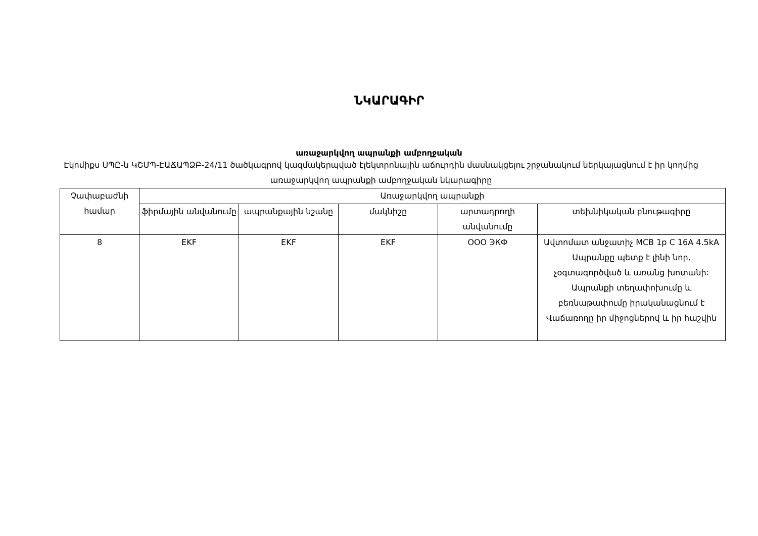ՆԿԱՐԱԳԻՐ
առաջարկվող ապրանքի ամբողջական
Էկոմիքս ՍՊԸ-ն ԿՇՄՊ-ԷԱՃԱՊՁԲ-24/11 ծածկագրով կազմակերպված էլեկտրոնային աճուրդին մասնակցելու շրջանակում ներկայացնում է իր կողմից առաջարկվող ապրանքի ամբողջական նկարագիրը
| Չափաբաժնի համար | Առաջարկվող ապրանքի | | | | |
| --- | --- | --- | --- | --- | --- |
| | ֆիրմային անվանումը | ապրանքային նշանը | մակնիշը | արտադրողի անվանումը | տեխնիկական բնութագիրը |
| 8 | EKF | EKF | EKF | ООО ЭКФ | Ավտոմատ անջատիչ MCB 1p C 16A 4.5kA Ապրանքը պետք է լինի նոր, չօգտագործված և առանց խոտանի: Ապրանքի տեղափոխումը և բեռնաթափումը իրականացնում է Վաճառողը իր միջոցներով և իր հաշվին |